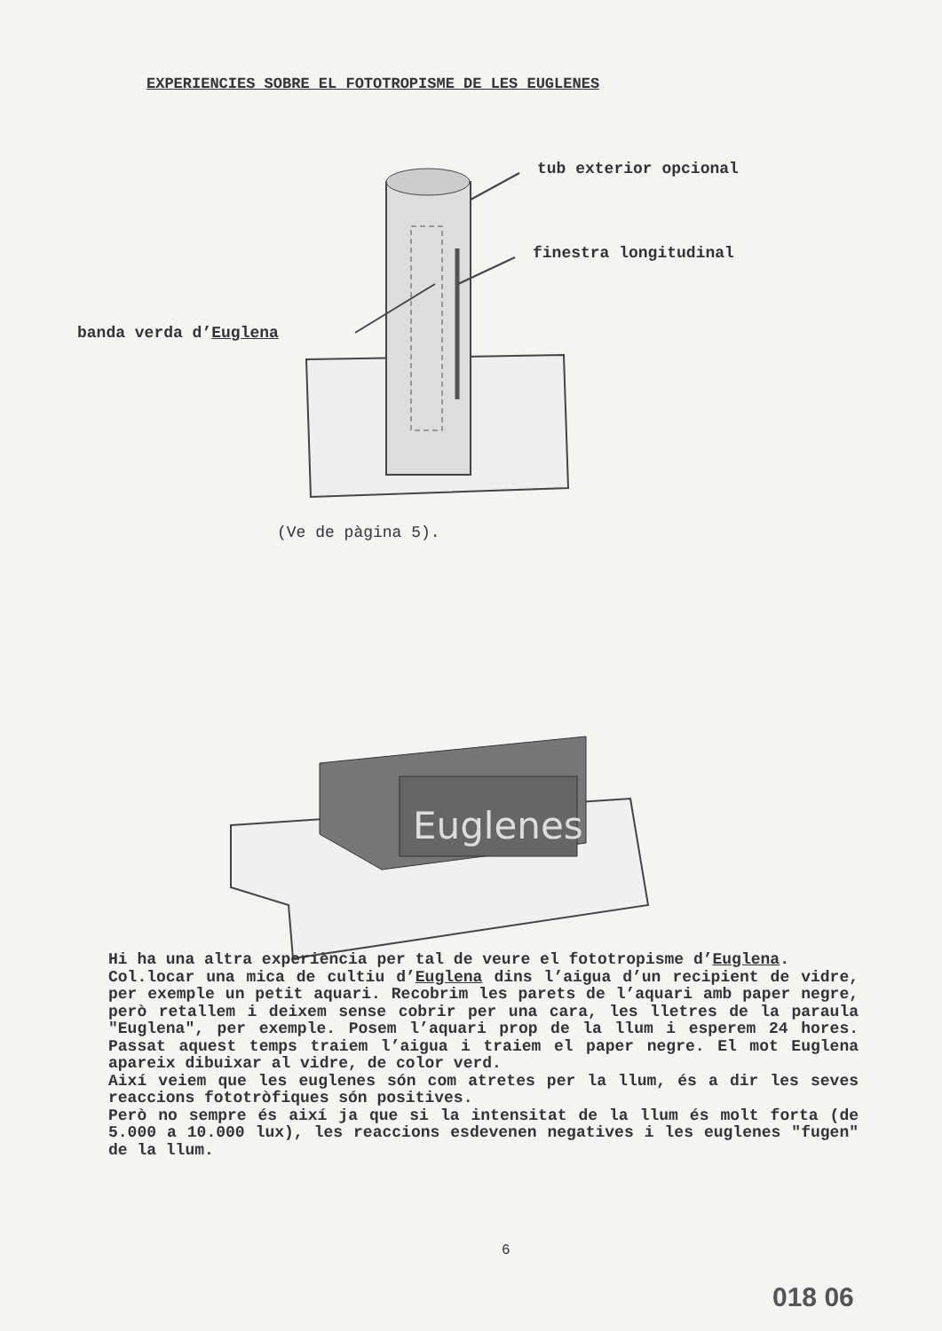EXPERIENCIES SOBRE EL FOTOTROPISME DE LES EUGLENES
tub exterior opcional
finestra longitudinal
banda verda d’Euglena
(Ve de pàgina 5).
Euglenes
Hi ha una altra experiència per tal de veure el fototropisme d’Euglena.
Col.locar una mica de cultiu d’Euglena dins l’aigua d’un recipient de vidre, per exemple un petit aquari. Recobrim les parets de l’aquari amb paper negre, però retallem i deixem sense cobrir per una cara, les lletres de la paraula "Euglena", per exemple. Posem l’aquari prop de la llum i esperem 24 hores. Passat aquest temps traiem l’aigua i traiem el paper negre. El mot Euglena apareix dibuixar al vidre, de color verd.
Així veiem que les euglenes són com atretes per la llum, és a dir les seves reaccions fototròfiques són positives.
Però no sempre és així ja que si la intensitat de la llum és molt forta (de 5.000 a 10.000 lux), les reaccions esdevenen negatives i les euglenes "fugen" de la llum.
6
018 06